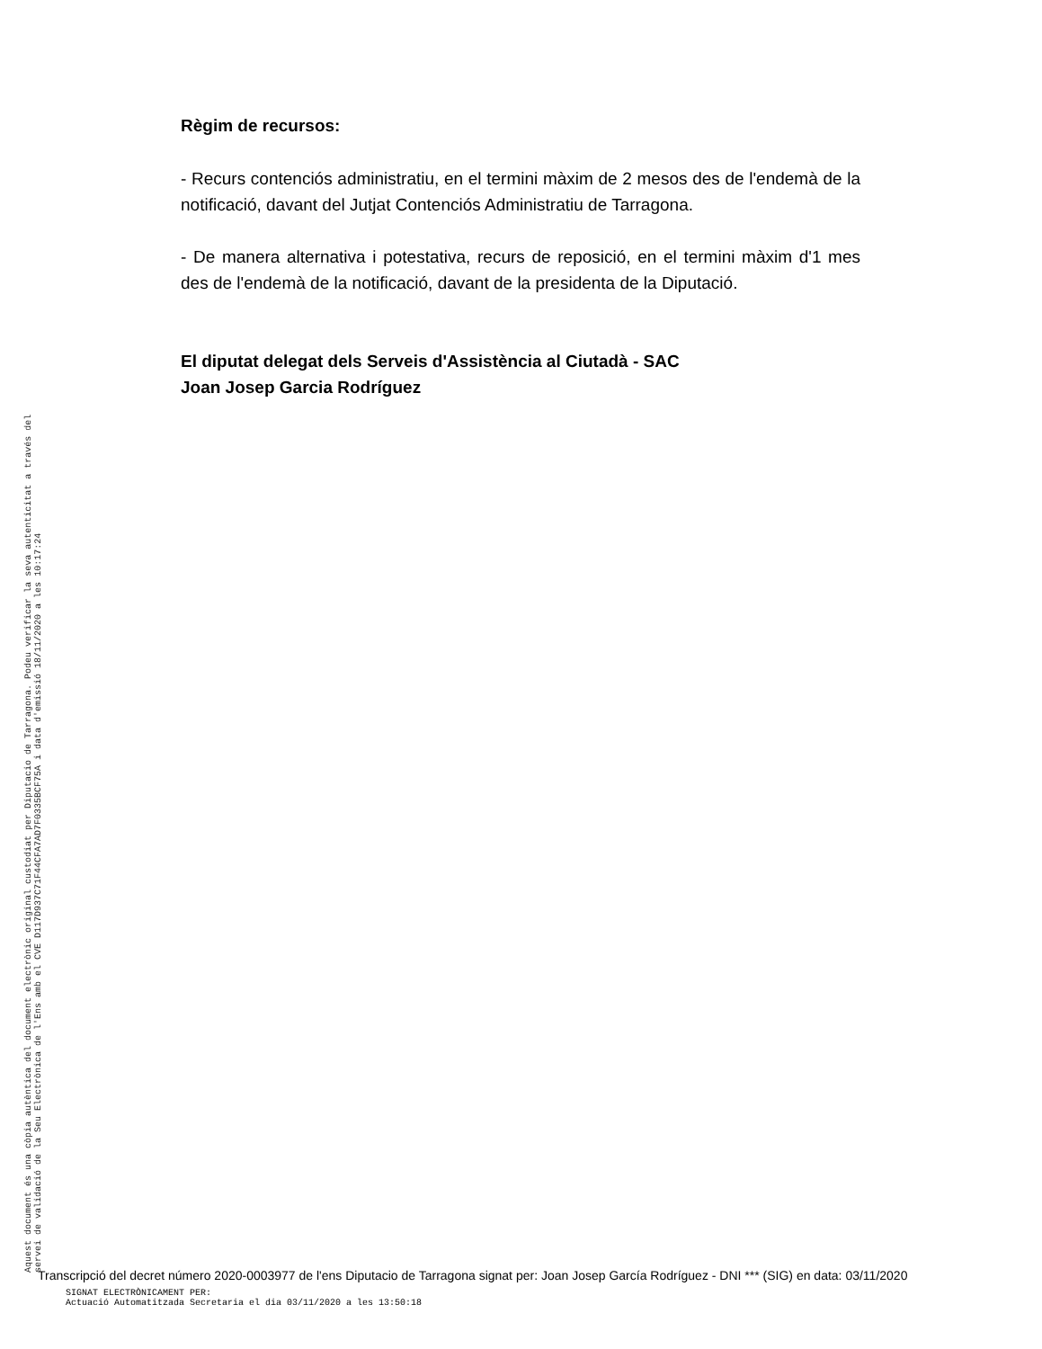Règim de recursos:
- Recurs contenciós administratiu, en el termini màxim de 2 mesos des de l'endemà de la notificació, davant del Jutjat Contenciós Administratiu de Tarragona.
- De manera alternativa i potestativa, recurs de reposició, en el termini màxim d'1 mes des de l'endemà de la notificació, davant de la presidenta de la Diputació.
El diputat delegat dels Serveis d'Assistència al Ciutadà - SAC
Joan Josep Garcia Rodríguez
Aquest document és una còpia autèntica del document electrònic original custodiat per Diputacio de Tarragona. Podeu verificar la seva autenticitat a través del servei de validació de la Seu Electrònica de l'Ens amb el CVE D117D937C71F44CFA7AD7F0335BCF75A i data d'emissió 18/11/2020 a les 10:17:24
Transcripció del decret número 2020-0003977 de l'ens Diputacio de Tarragona signat per: Joan Josep García Rodríguez - DNI *** (SIG) en data: 03/11/2020
SIGNAT ELECTRÒNICAMENT PER:
Actuació Automatitzada Secretaria el dia 03/11/2020 a les 13:50:18